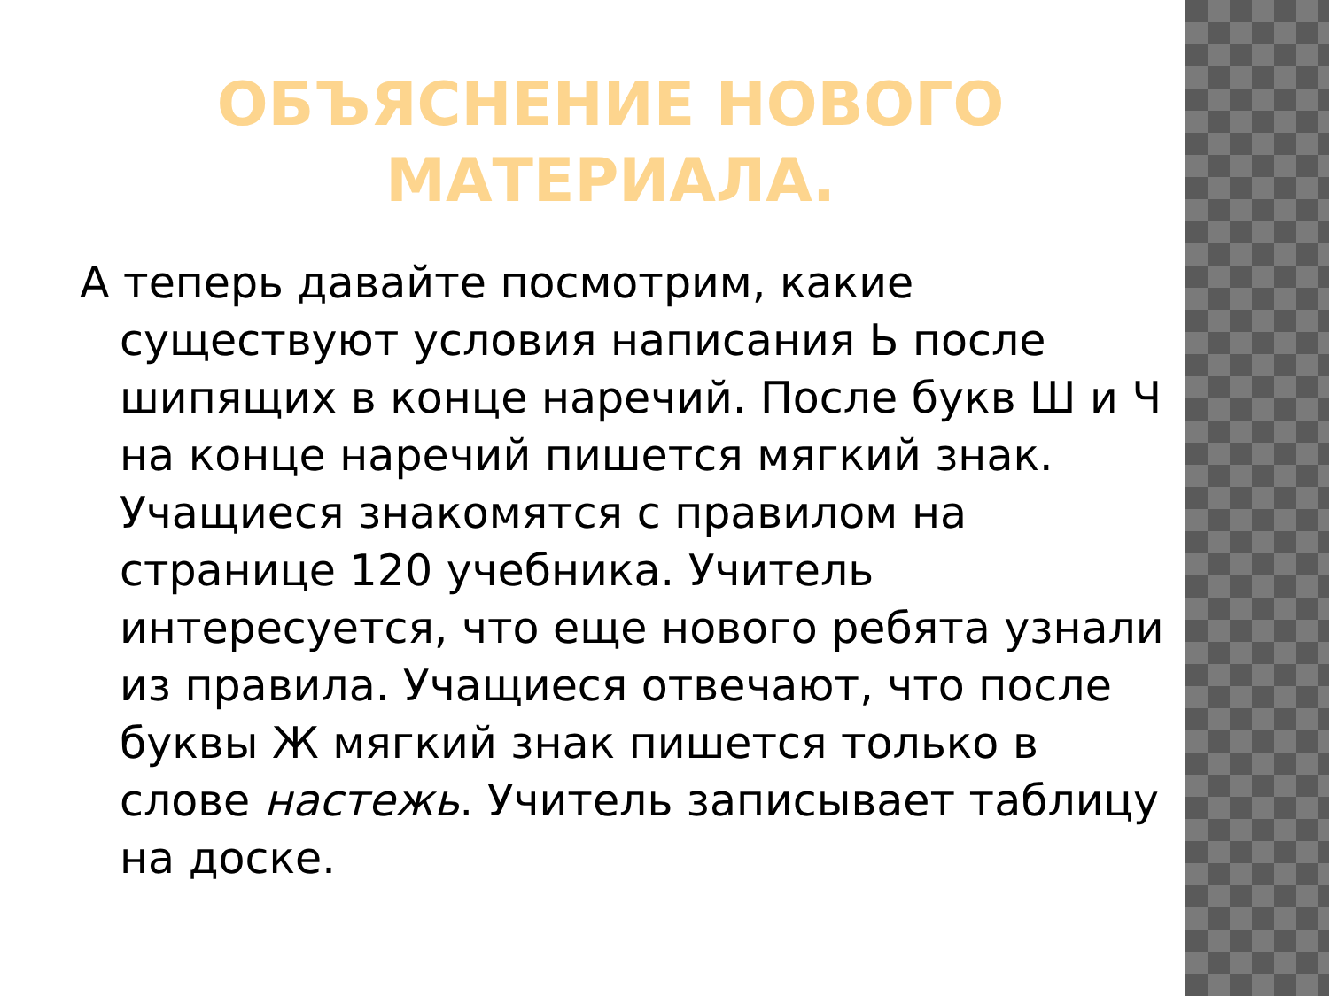ОБЪЯСНЕНИЕ НОВОГО
МАТЕРИАЛА.
А теперь давайте посмотрим, какие существуют условия написания Ь после шипящих в конце наречий. После букв Ш и Ч на конце наречий пишется мягкий знак. Учащиеся знакомятся с правилом на странице 120 учебника. Учитель интересуется, что еще нового ребята узнали из правила. Учащиеся отвечают, что после буквы Ж мягкий знак пишется только в слове настежь. Учитель записывает таблицу на доске.